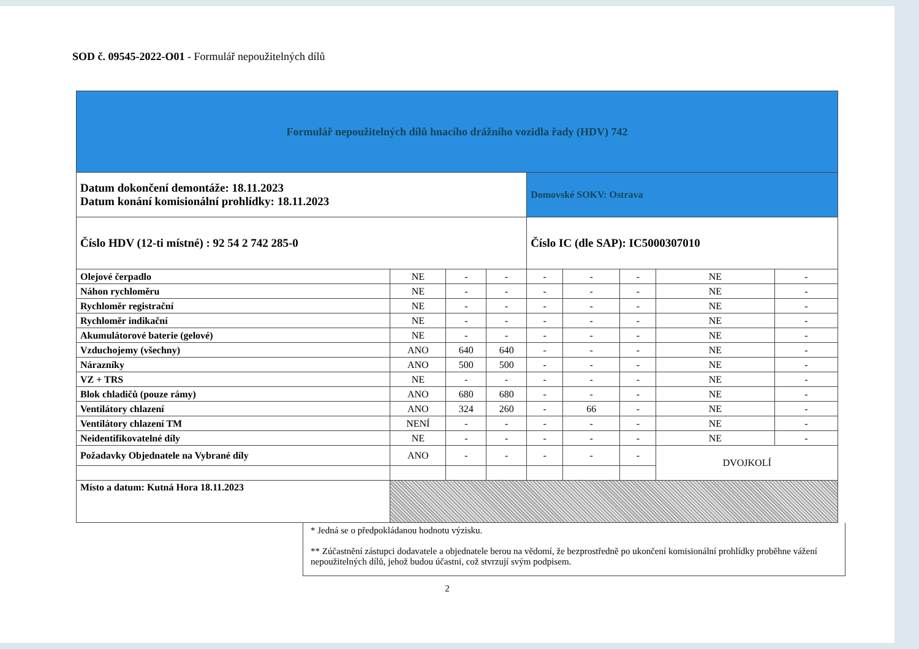SOD č. 09545-2022-O01 - Formulář nepoužitelných dílů
| Formulář nepoužitelných dílů hnacího drážního vozidla řady (HDV) 742 | | | | | | | | |
| Datum dokončení demontáže: 18.11.2023 Datum konání komisionální prohlídky: 18.11.2023 | | | | Domovské SOKV: Ostrava | | | | |
| Číslo HDV (12-ti místné) : 92 54 2 742 285-0 | | | | Číslo IC (dle SAP): IC5000307010 | | | | |
| Olejové čerpadlo | NE | - | - | - | - | - | NE | - |
| Náhon rychloměru | NE | - | - | - | - | - | NE | - |
| Rychloměr registrační | NE | - | - | - | - | - | NE | - |
| Rychloměr indikační | NE | - | - | - | - | - | NE | - |
| Akumulátorové baterie (gelové) | NE | - | - | - | - | - | NE | - |
| Vzduchojemy (všechny) | ANO | 640 | 640 | - | - | - | NE | - |
| Nárazníky | ANO | 500 | 500 | - | - | - | NE | - |
| VZ + TRS | NE | - | - | - | - | - | NE | - |
| Blok chladičů (pouze rámy) | ANO | 680 | 680 | - | - | - | NE | - |
| Ventilátory chlazení | ANO | 324 | 260 | - | 66 | - | NE | - |
| Ventilátory chlazení TM | NENÍ | - | - | - | - | - | NE | - |
| Neidentifikovatelné díly | NE | - | - | - | - | - | NE | - |
| Požadavky Objednatele na Vybrané díly | ANO | - | - | - | - | - | DVOJKOLÍ | |
| Místo a datum: Kutná Hora 18.11.2023 | | | | | | | | |
* Jedná se o předpokládanou hodnotu výzisku.
** Zúčastnění zástupci dodavatele a objednatele berou na vědomí, že bezprostředně po ukončení komisionální prohlídky proběhne vážení nepoužitelných dílů, jehož budou účastni, což stvrzují svým podpisem.
2